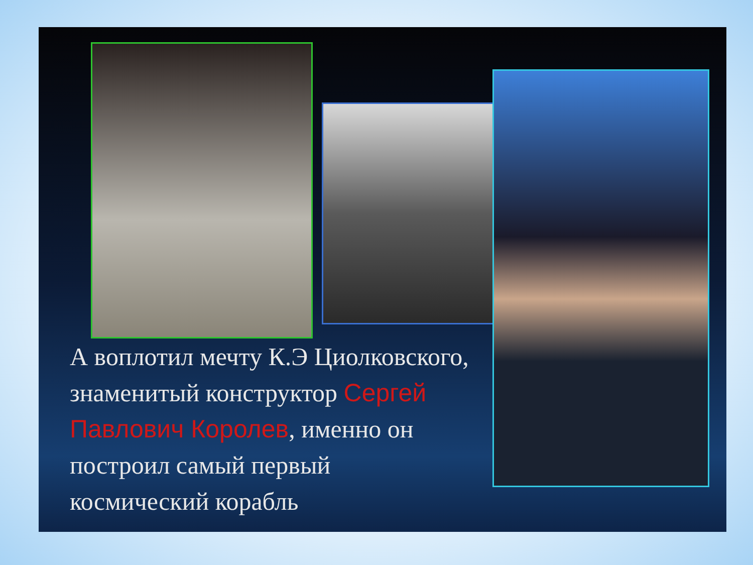А воплотил мечту К.Э Циолковского, знаменитый конструктор Сергей Павлович Королев, именно он построил самый первый космический корабль